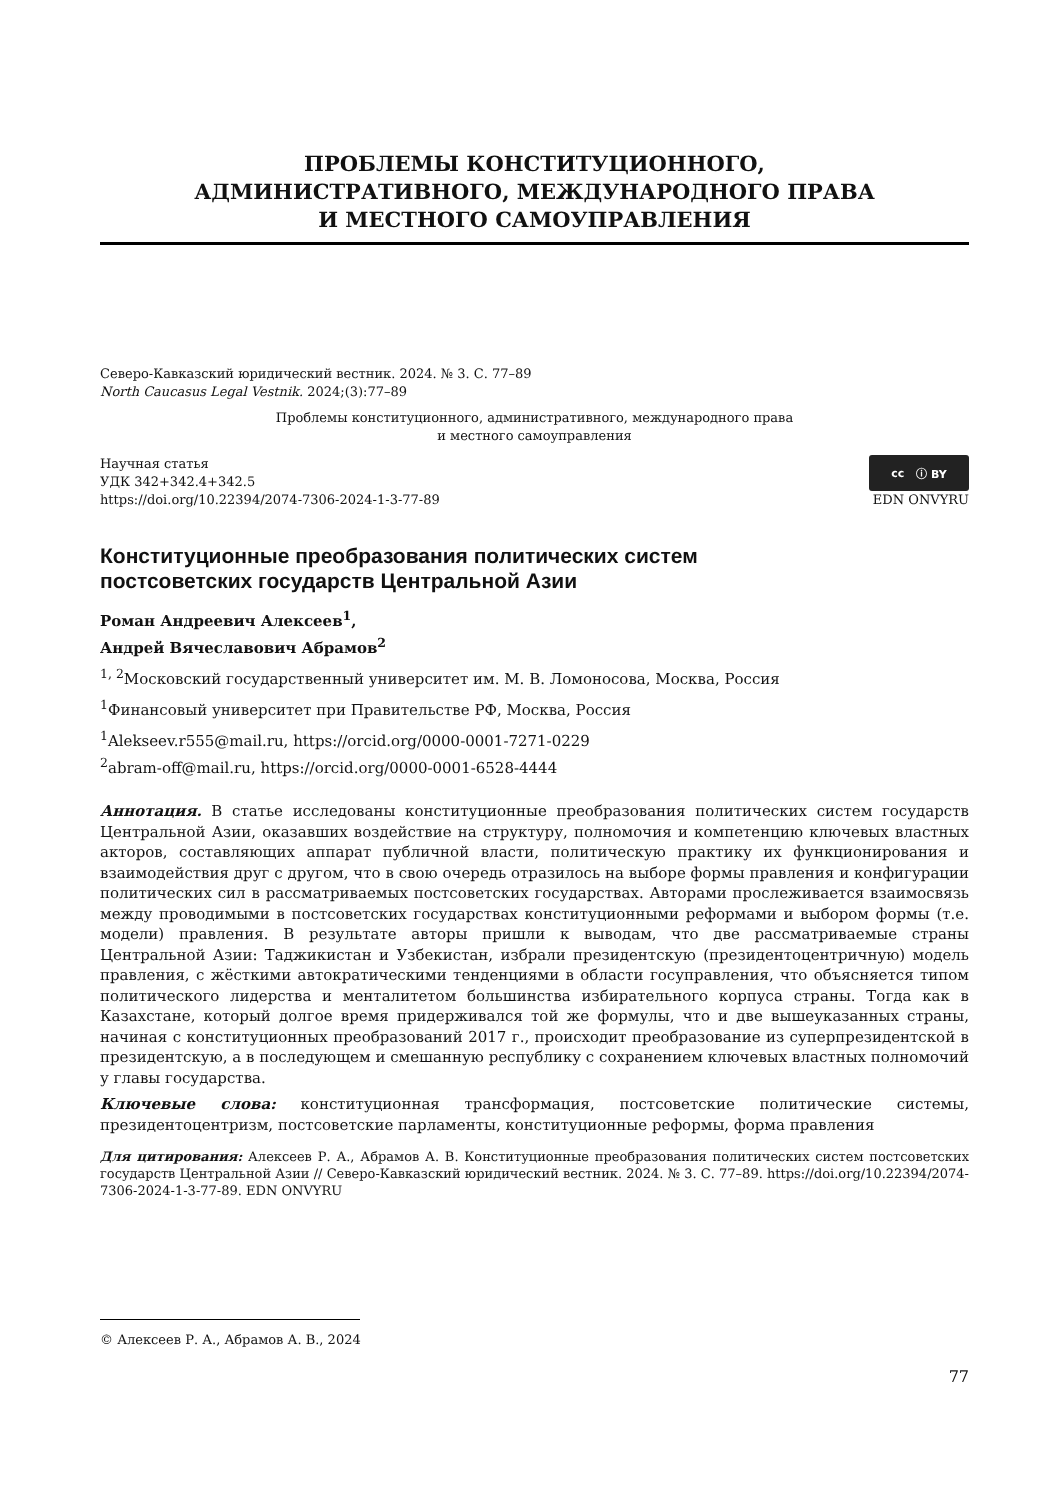ПРОБЛЕМЫ КОНСТИТУЦИОННОГО,
АДМИНИСТРАТИВНОГО, МЕЖДУНАРОДНОГО ПРАВА
И МЕСТНОГО САМОУПРАВЛЕНИЯ
Северо-Кавказский юридический вестник. 2024. № 3. С. 77–89
North Caucasus Legal Vestnik. 2024;(3):77–89
Проблемы конституционного, административного, международного права
и местного самоуправления
Научная статья
УДК 342+342.4+342.5
cc ⓘ BY
https://doi.org/10.22394/2074-7306-2024-1-3-77-89 EDN ONVYRU
Конституционные преобразования политических систем
постсоветских государств Центральной Азии
Роман Андреевич Алексеев<sup>1</sup>,
Андрей Вячеславович Абрамов<sup>2</sup>
<sup>1, 2</sup>Московский государственный университет им. М. В. Ломоносова, Москва, Россия
<sup>1</sup> Финансовый университет при Правительстве РФ, Москва, Россия
<sup>1</sup> Alekseev.r555@mail.ru, https://orcid.org/0000-0001-7271-0229
<sup>2</sup> abram-off@mail.ru, https://orcid.org/0000-0001-6528-4444
Аннотация. В статье исследованы конституционные преобразования политических систем государств Центральной Азии, оказавших воздействие на структуру, полномочия и компетенцию ключевых властных акторов, составляющих аппарат публичной власти, политическую практику их функционирования и взаимодействия друг с другом, что в свою очередь отразилось на выборе формы правления и конфигурации политических сил в рассматриваемых постсоветских государствах. Авторами прослеживается взаимосвязь между проводимыми в постсоветских государствах конституционными реформами и выбором формы (т.е. модели) правления. В результате авторы пришли к выводам, что две рассматриваемые страны Центральной Азии: Таджикистан и Узбекистан, избрали президентскую (президентоцентричную) модель правления, с жёсткими автократическими тенденциями в области госуправления, что объясняется типом политического лидерства и менталитетом большинства избирательного корпуса страны. Тогда как в Казахстане, который долгое время придерживался той же формулы, что и две вышеуказанных страны, начиная с конституционных преобразований 2017 г., происходит преобразование из суперпрезидентской в президентскую, а в последующем и смешанную республику с сохранением ключевых властных полномочий у главы государства.
Ключевые слова: конституционная трансформация, постсоветские политические системы, президентоцентризм, постсоветские парламенты, конституционные реформы, форма правления
Для цитирования: Алексеев Р. А., Абрамов А. В. Конституционные преобразования политических систем постсоветских государств Центральной Азии // Северо-Кавказский юридический вестник. 2024. № 3. С. 77–89. https://doi.org/10.22394/2074-7306-2024-1-3-77-89. EDN ONVYRU
© Алексеев Р. А., Абрамов А. В., 2024
77